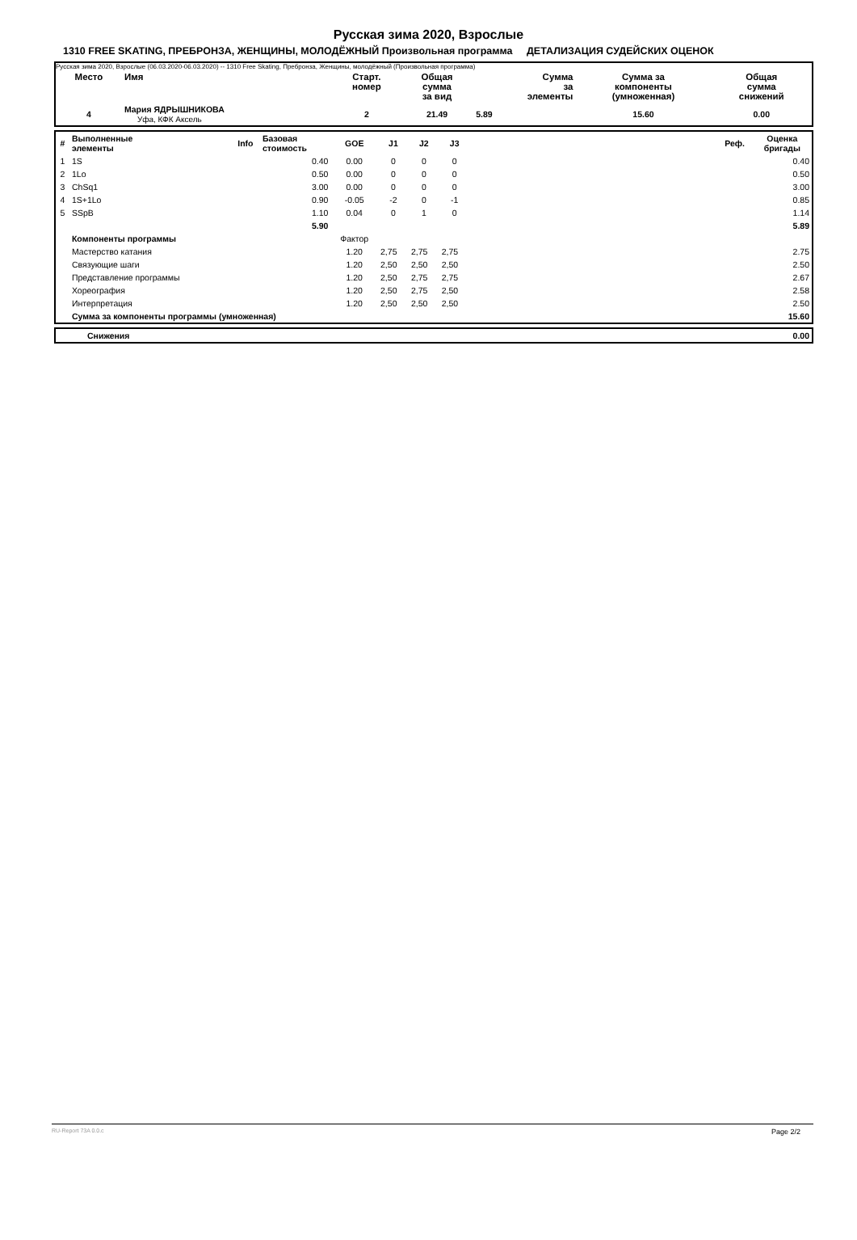Русская зима 2020, Взрослые
1310 FREE SKATING, ПРЕБРОНЗА, ЖЕНЩИНЫ, МОЛОДЁЖНЫЙ Произвольная программа ДЕТАЛИЗАЦИЯ СУДЕЙСКИХ ОЦЕНОК
Русская зима 2020, Взрослые (06.03.2020-06.03.2020) -- 1310 Free Skating, Пребронза, Женщины, молодёжный (Произвольная программа)
| Место | Имя | Старт. номер | Общая сумма за вид | Сумма за элементы | Сумма за компоненты (умноженная) | Общая сумма снижений |
| --- | --- | --- | --- | --- | --- | --- |
| 4 | Мария ЯДРЫШНИКОВА Уфа, КФК Аксель | 2 | 21.49 | 5.89 | 15.60 | 0.00 |
| # | Выполненные элементы | Info | Базовая стоимость | GOE | J1 | J2 | J3 | | Реф. | Оценка бригады |
| --- | --- | --- | --- | --- | --- | --- | --- | --- | --- | --- |
| 1 | 1S | | 0.40 | 0.00 | 0 | 0 | 0 | | | 0.40 |
| 2 | 1Lo | | 0.50 | 0.00 | 0 | 0 | 0 | | | 0.50 |
| 3 | ChSq1 | | 3.00 | 0.00 | 0 | 0 | 0 | | | 3.00 |
| 4 | 1S+1Lo | | 0.90 | -0.05 | -2 | 0 | -1 | | | 0.85 |
| 5 | SSpB | | 1.10 | 0.04 | 0 | 1 | 0 | | | 1.14 |
| | | | 5.90 | | | | | | | 5.89 |
| | Компоненты программы | | | Фактор | | | | | | |
| | Мастерство катания | | | 1.20 | 2,75 | 2,75 | 2,75 | | | 2.75 |
| | Связующие шаги | | | 1.20 | 2,50 | 2,50 | 2,50 | | | 2.50 |
| | Представление программы | | | 1.20 | 2,50 | 2,75 | 2,75 | | | 2.67 |
| | Хореография | | | 1.20 | 2,50 | 2,75 | 2,50 | | | 2.58 |
| | Интерпретация | | | 1.20 | 2,50 | 2,50 | 2,50 | | | 2.50 |
| | Сумма за компоненты программы (умноженная) | | | | | | | | | 15.60 |
| | Снижения | 0.00 |
RU-Report 73A 0.0.c Page 2/2